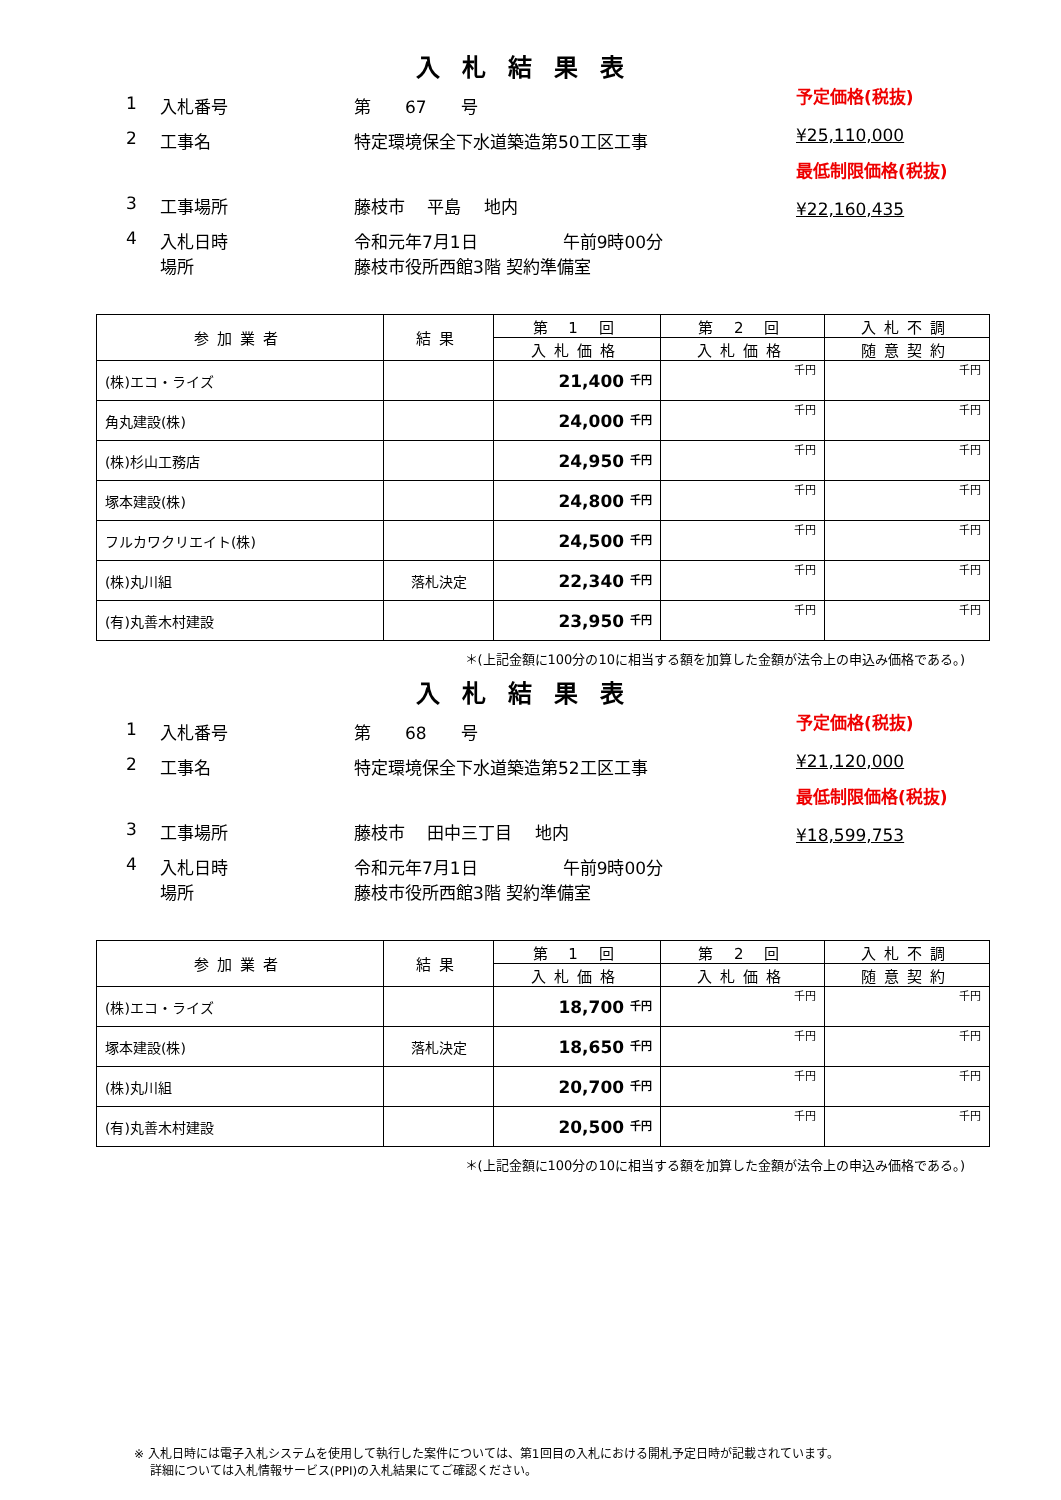入札結果表
1 入札番号 第　　67　　号
2 工事名 特定環境保全下水道築造第50工区工事
3 工事場所 藤枝市　 平島　 地内
4 入札日時
場所 令和元年7月1日　　　　　午前9時00分
藤枝市役所西館3階 契約準備室
予定価格(税抜)
¥25,110,000
最低制限価格(税抜)
¥22,160,435
| 参加業者 | 結果 | 第 1 回 | 第 2 回 | 入札不調 |
| --- | --- | --- | --- | --- |
| | | 入札価格 | 入札価格 | 随意契約 |
| (株)エコ・ライズ | | 21,400 <sup>千円</sup> | 千円 | 千円 |
| 角丸建設(株) | | 24,000 <sup>千円</sup> | 千円 | 千円 |
| (株)杉山工務店 | | 24,950 <sup>千円</sup> | 千円 | 千円 |
| 塚本建設(株) | | 24,800 <sup>千円</sup> | 千円 | 千円 |
| フルカワクリエイト(株) | | 24,500 <sup>千円</sup> | 千円 | 千円 |
| (株)丸川組 | 落札決定 | 22,340 <sup>千円</sup> | 千円 | 千円 |
| (有)丸善木村建設 | | 23,950 <sup>千円</sup> | 千円 | 千円 |
＊(上記金額に100分の10に相当する額を加算した金額が法令上の申込み価格である。)
入札結果表
1 入札番号 第　　68　　号
2 工事名 特定環境保全下水道築造第52工区工事
3 工事場所 藤枝市　 田中三丁目　 地内
4 入札日時
場所 令和元年7月1日　　　　　午前9時00分
藤枝市役所西館3階 契約準備室
予定価格(税抜)
¥21,120,000
最低制限価格(税抜)
¥18,599,753
| 参加業者 | 結果 | 第 1 回 | 第 2 回 | 入札不調 |
| --- | --- | --- | --- | --- |
| | | 入札価格 | 入札価格 | 随意契約 |
| (株)エコ・ライズ | | 18,700 <sup>千円</sup> | 千円 | 千円 |
| 塚本建設(株) | 落札決定 | 18,650 <sup>千円</sup> | 千円 | 千円 |
| (株)丸川組 | | 20,700 <sup>千円</sup> | 千円 | 千円 |
| (有)丸善木村建設 | | 20,500 <sup>千円</sup> | 千円 | 千円 |
＊(上記金額に100分の10に相当する額を加算した金額が法令上の申込み価格である。)
※ 入札日時には電子入札システムを使用して執行した案件については、第1回目の入札における開札予定日時が記載されています。
　 詳細については入札情報サービス(PPI)の入札結果にてご確認ください。